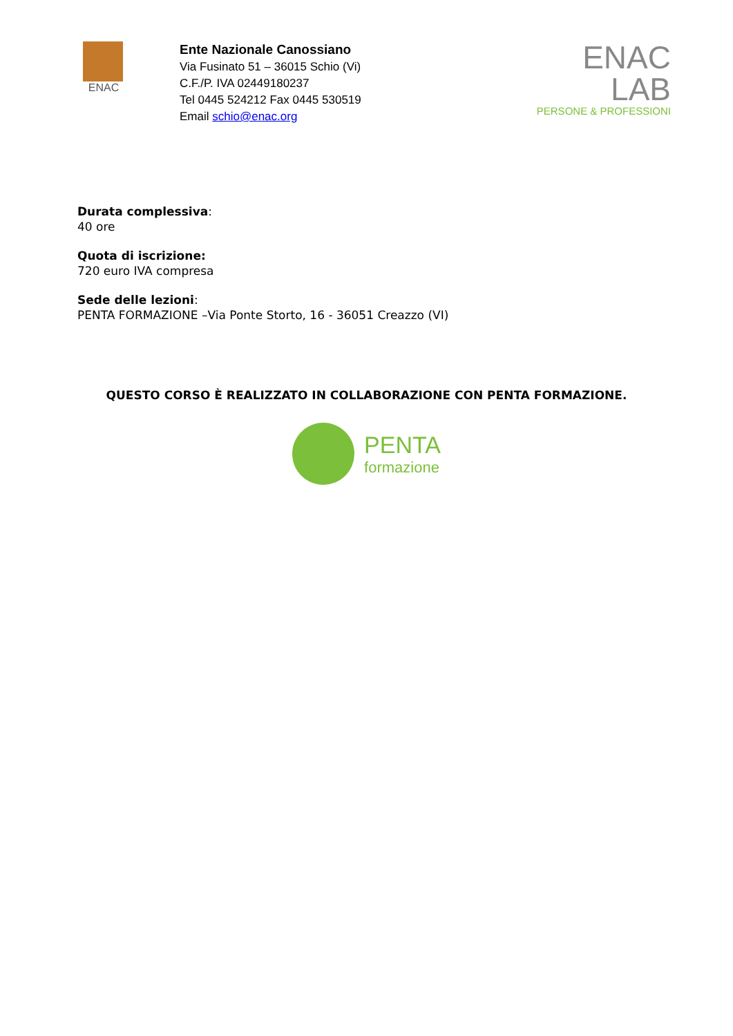ENAC
Ente Nazionale Canossiano
Via Fusinato 51 – 36015 Schio (Vi)
C.F./P. IVA 02449180237
Tel 0445 524212 Fax 0445 530519
Email schio@enac.org
ENAC
LAB
PERSONE & PROFESSIONI
Durata complessiva:
40 ore
Quota di iscrizione:
720 euro IVA compresa
Sede delle lezioni:
PENTA FORMAZIONE –Via Ponte Storto, 16 - 36051 Creazzo (VI)
QUESTO CORSO È REALIZZATO IN COLLABORAZIONE CON PENTA FORMAZIONE.
PENTA
formazione